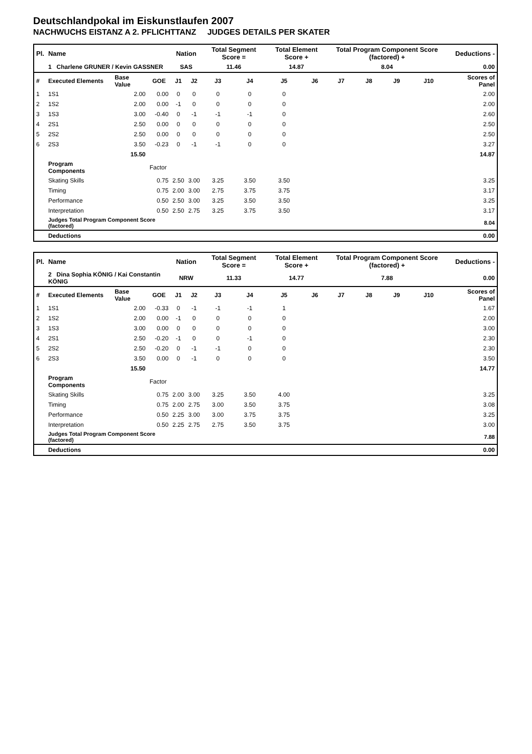Deutschlandpokal im Eiskunstlaufen 2007
NACHWUCHS EISTANZ A 2. PFLICHTTANZ JUDGES DETAILS PER SKATER
| Pl. | Name | | | Nation | | Total Segment Score = | | Total Element Score + | | Total Program Component Score (factored) + | | | | Deductions - | |
| | 1 Charlene GRUNER / Kevin GASSNER | | | SAS | | 11.46 | | 14.87 | | 8.04 | | | | 0.00 | |
| # | Executed Elements | Base Value | GOE | J1 | J2 | J3 | J4 | J5 | J6 | J7 | J8 | J9 | J10 | | Scores of Panel |
| 1 | 1S1 | 2.00 | 0.00 | 0 | 0 | 0 | 0 | 0 | | | | | | | 2.00 |
| 2 | 1S2 | 2.00 | 0.00 | -1 | 0 | 0 | 0 | 0 | | | | | | | 2.00 |
| 3 | 1S3 | 3.00 | -0.40 | 0 | -1 | -1 | -1 | 0 | | | | | | | 2.60 |
| 4 | 2S1 | 2.50 | 0.00 | 0 | 0 | 0 | 0 | 0 | | | | | | | 2.50 |
| 5 | 2S2 | 2.50 | 0.00 | 0 | 0 | 0 | 0 | 0 | | | | | | | 2.50 |
| 6 | 2S3 | 3.50 | -0.23 | 0 | -1 | -1 | 0 | 0 | | | | | | | 3.27 |
| | | 15.50 | | | | | | | | | | | | | 14.87 |
| | Program Components | | Factor | | | | | | | | | | | | |
| | Skating Skills | | 0.75 | 2.50 | 3.00 | 3.25 | 3.50 | 3.50 | | | | | | | 3.25 |
| | Timing | | 0.75 | 2.00 | 3.00 | 2.75 | 3.75 | 3.75 | | | | | | | 3.17 |
| | Performance | | 0.50 | 2.50 | 3.00 | 3.25 | 3.50 | 3.50 | | | | | | | 3.25 |
| | Interpretation | | 0.50 | 2.50 | 2.75 | 3.25 | 3.75 | 3.50 | | | | | | | 3.17 |
| | Judges Total Program Component Score (factored) | | | | | | | | | | | | | | 8.04 |
| | Deductions | | | | | | | | | | | | | | 0.00 |
| Pl. | Name | | | Nation | | Total Segment Score = | | Total Element Score + | | Total Program Component Score (factored) + | | | | Deductions - | |
| | 2 Dina Sophia KÖNIG / Kai Constantin KÖNIG | | | NRW | | 11.33 | | 14.77 | | 7.88 | | | | 0.00 | |
| # | Executed Elements | Base Value | GOE | J1 | J2 | J3 | J4 | J5 | J6 | J7 | J8 | J9 | J10 | | Scores of Panel |
| 1 | 1S1 | 2.00 | -0.33 | 0 | -1 | -1 | -1 | 1 | | | | | | | 1.67 |
| 2 | 1S2 | 2.00 | 0.00 | -1 | 0 | 0 | 0 | 0 | | | | | | | 2.00 |
| 3 | 1S3 | 3.00 | 0.00 | 0 | 0 | 0 | 0 | 0 | | | | | | | 3.00 |
| 4 | 2S1 | 2.50 | -0.20 | -1 | 0 | 0 | -1 | 0 | | | | | | | 2.30 |
| 5 | 2S2 | 2.50 | -0.20 | 0 | -1 | -1 | 0 | 0 | | | | | | | 2.30 |
| 6 | 2S3 | 3.50 | 0.00 | 0 | -1 | 0 | 0 | 0 | | | | | | | 3.50 |
| | | 15.50 | | | | | | | | | | | | | 14.77 |
| | Program Components | | Factor | | | | | | | | | | | | |
| | Skating Skills | | 0.75 | 2.00 | 3.00 | 3.25 | 3.50 | 4.00 | | | | | | | 3.25 |
| | Timing | | 0.75 | 2.00 | 2.75 | 3.00 | 3.50 | 3.75 | | | | | | | 3.08 |
| | Performance | | 0.50 | 2.25 | 3.00 | 3.00 | 3.75 | 3.75 | | | | | | | 3.25 |
| | Interpretation | | 0.50 | 2.25 | 2.75 | 2.75 | 3.50 | 3.75 | | | | | | | 3.00 |
| | Judges Total Program Component Score (factored) | | | | | | | | | | | | | | 7.88 |
| | Deductions | | | | | | | | | | | | | | 0.00 |